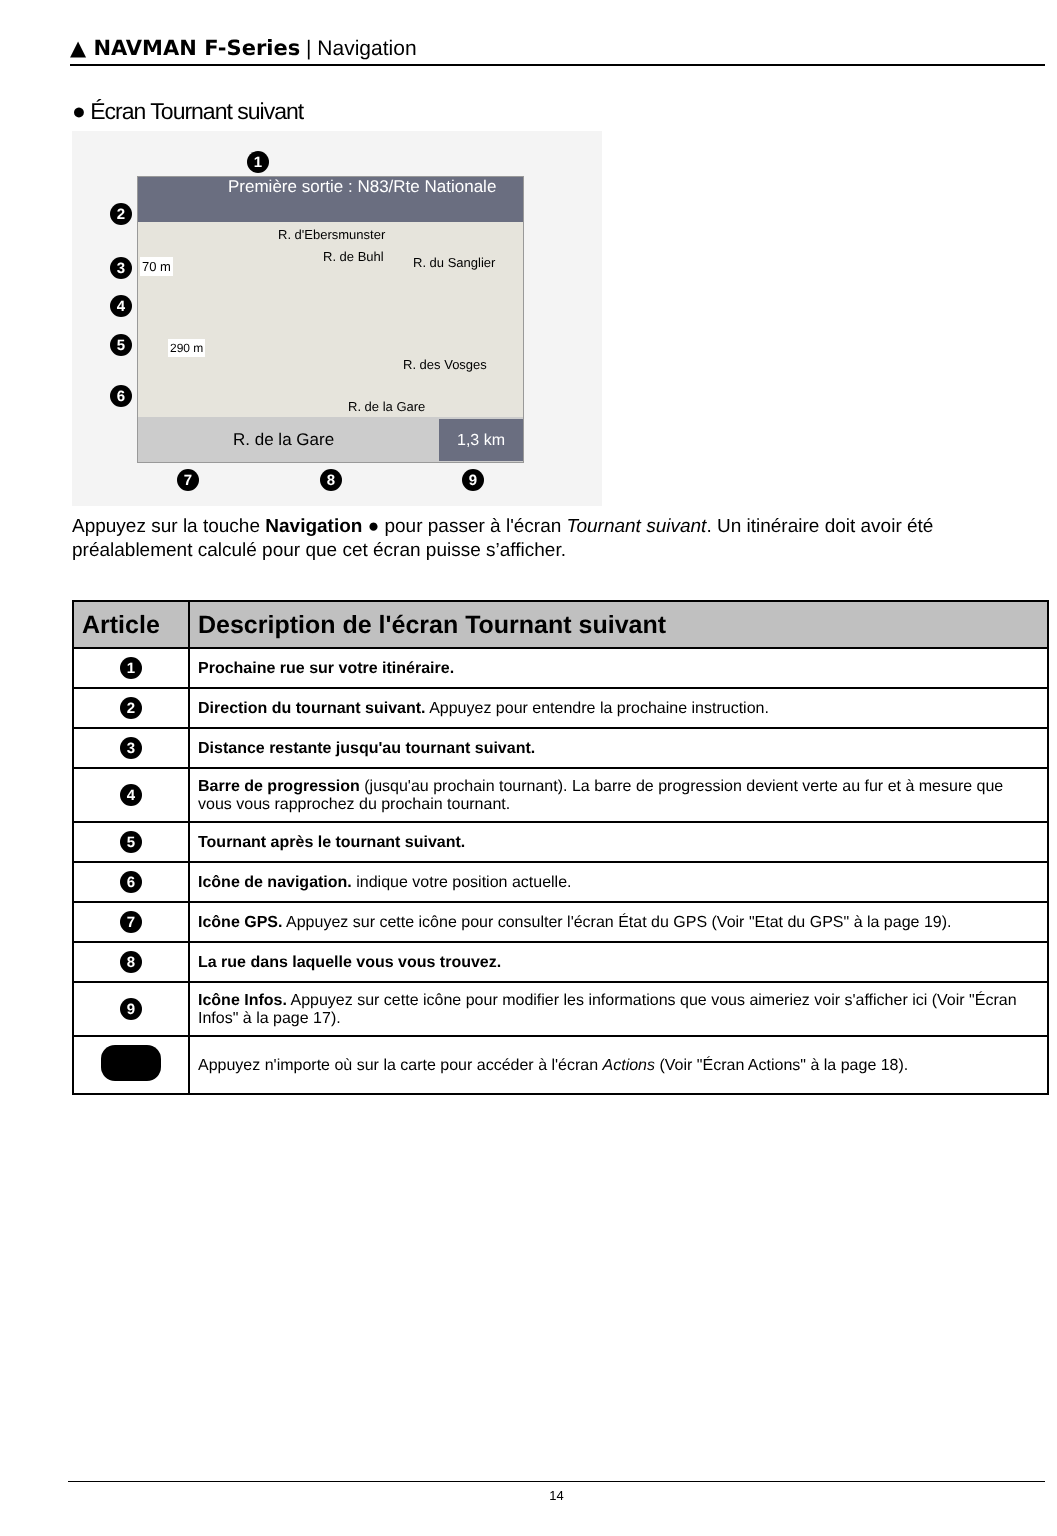▲ NAVMAN F-Series | Navigation
● Écran Tournant suivant
Première sortie : N83/Rte Nationale
70 m
290 m
R. d'Ebersmunster
R. de Buhl R. du Sanglier
R. des Vosges
R. de la Gare
R. de la Gare 1,3 km
1
2
3
4
5
6
7 8 9
Appuyez sur la touche Navigation ● pour passer à l'écran Tournant suivant. Un itinéraire doit avoir été préalablement calculé pour que cet écran puisse s’afficher.
| Article | Description de l'écran Tournant suivant |
| --- | --- |
| 1 | Prochaine rue sur votre itinéraire. |
| 2 | Direction du tournant suivant. Appuyez pour entendre la prochaine instruction. |
| 3 | Distance restante jusqu'au tournant suivant. |
| 4 | Barre de progression (jusqu'au prochain tournant). La barre de progression devient verte au fur et à mesure que vous vous rapprochez du prochain tournant. |
| 5 | Tournant après le tournant suivant. |
| 6 | Icône de navigation. indique votre position actuelle. |
| 7 | Icône GPS. Appuyez sur cette icône pour consulter l'écran État du GPS (Voir "Etat du GPS" à la page 19). |
| 8 | La rue dans laquelle vous vous trouvez. |
| 9 | Icône Infos. Appuyez sur cette icône pour modifier les informations que vous aimeriez voir s'afficher ici (Voir "Écran Infos" à la page 17). |
| | Appuyez n'importe où sur la carte pour accéder à l'écran Actions (Voir "Écran Actions" à la page 18). |
14